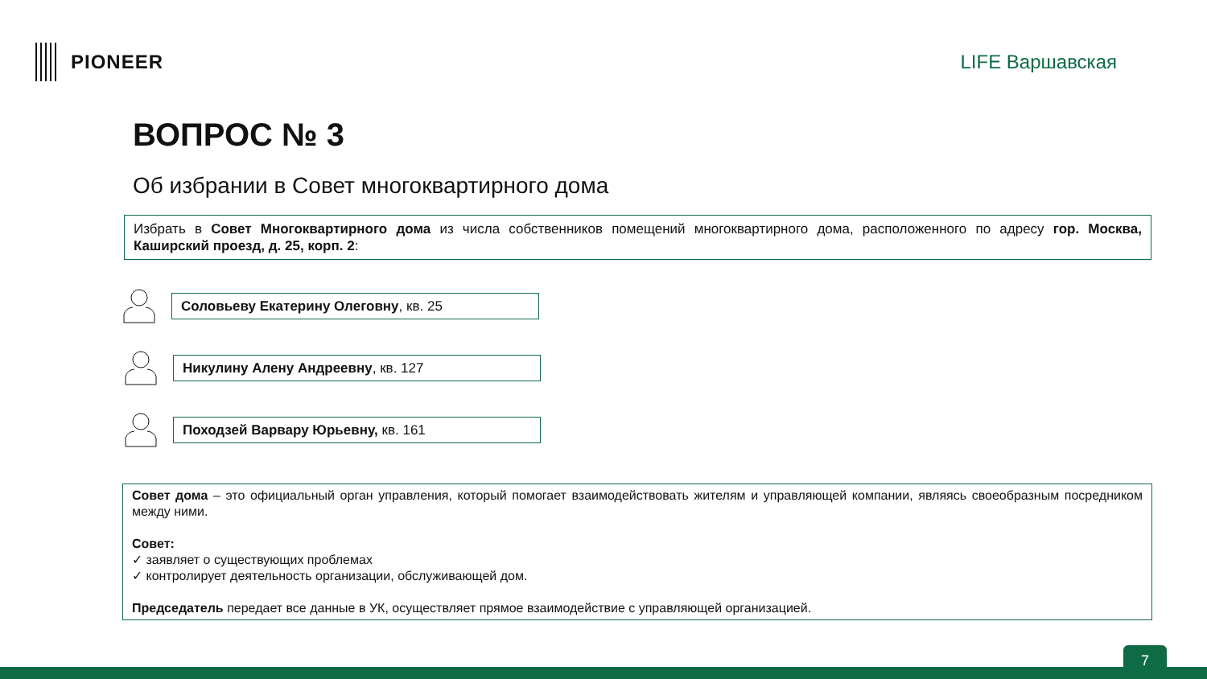PIONEER LIFE Варшавская
ВОПРОС № 3
Об избрании в Совет многоквартирного дома
Избрать в Совет Многоквартирного дома из числа собственников помещений многоквартирного дома, расположенного по адресу гор. Москва, Каширский проезд, д. 25, корп. 2:
Соловьеву Екатерину Олеговну, кв. 25
Никулину Алену Андреевну, кв. 127
Походзей Варвару Юрьевну, кв. 161
Совет дома – это официальный орган управления, который помогает взаимодействовать жителям и управляющей компании, являясь своеобразным посредником между ними.
Совет:
✓ заявляет о существующих проблемах
✓ контролирует деятельность организации, обслуживающей дом.
Председатель передает все данные в УК, осуществляет прямое взаимодействие с управляющей организацией.
7